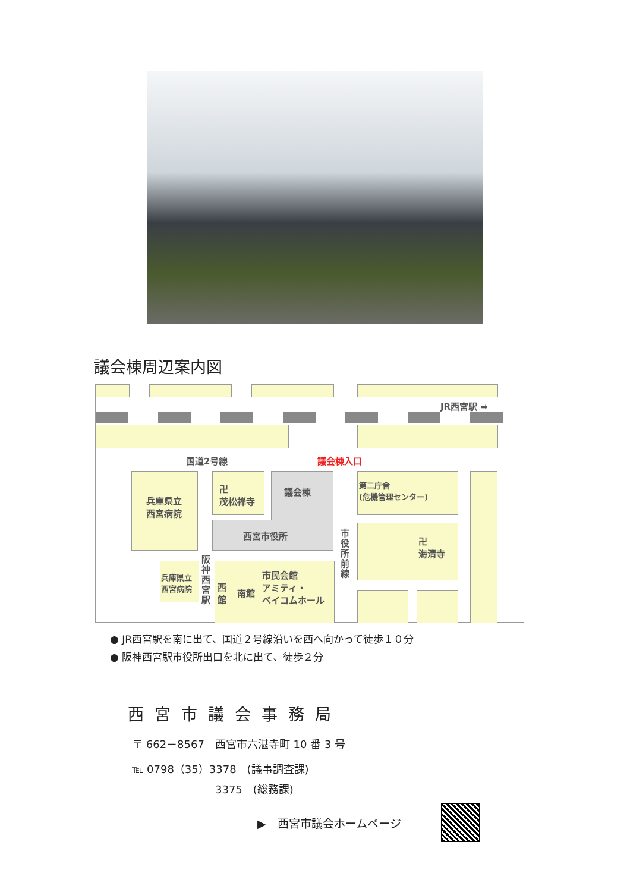議会棟周辺案内図
JR西宮駅 ➡
国道2号線 議会棟入口
兵庫県立
西宮病院
卍
茂松禅寺
議会棟
西宮市役所
第二庁舎
(危機管理センター)
市役所前線
卍
海清寺
兵庫県立
西宮病院
阪神西宮駅
西館
南館
市民会館
アミティ・
ベイコムホール
● JR西宮駅を南に出て、国道２号線沿いを西へ向かって徒歩１０分
● 阪神西宮駅市役所出口を北に出て、徒歩２分
西宮市議会事務局
〒 662－8567　西宮市六湛寺町 10 番 3 号
℡ 0798（35）3378　(議事調査課)
3375　(総務課)
▶　西宮市議会ホームページ